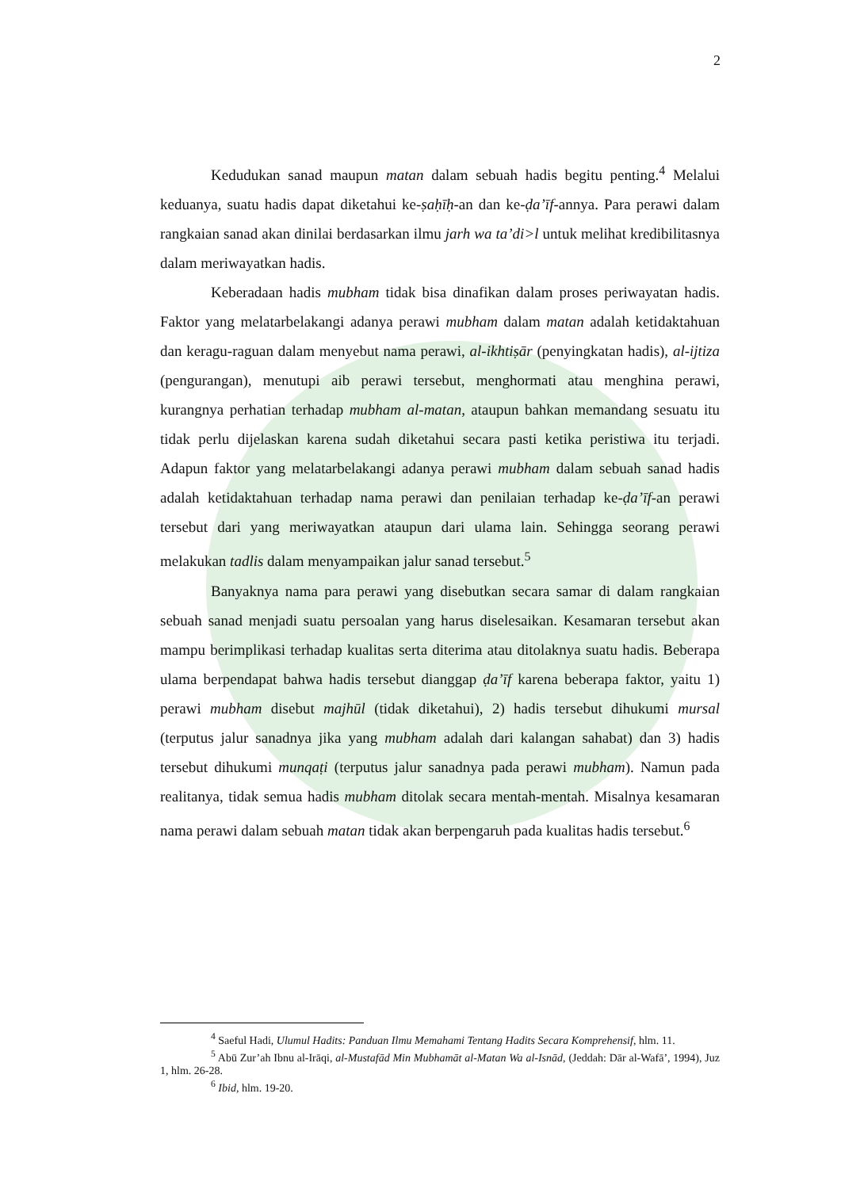2
Kedudukan sanad maupun matan dalam sebuah hadis begitu penting.<sup>4</sup> Melalui keduanya, suatu hadis dapat diketahui ke-ṣaḥīḥ-an dan ke-ḍa’īf-annya. Para perawi dalam rangkaian sanad akan dinilai berdasarkan ilmu jarh wa ta’di>l untuk melihat kredibilitasnya dalam meriwayatkan hadis.
Keberadaan hadis mubham tidak bisa dinafikan dalam proses periwayatan hadis. Faktor yang melatarbelakangi adanya perawi mubham dalam matan adalah ketidaktahuan dan keragu-raguan dalam menyebut nama perawi, al-ikhtiṣār (penyingkatan hadis), al-ijtiza (pengurangan), menutupi aib perawi tersebut, menghormati atau menghina perawi, kurangnya perhatian terhadap mubham al-matan, ataupun bahkan memandang sesuatu itu tidak perlu dijelaskan karena sudah diketahui secara pasti ketika peristiwa itu terjadi. Adapun faktor yang melatarbelakangi adanya perawi mubham dalam sebuah sanad hadis adalah ketidaktahuan terhadap nama perawi dan penilaian terhadap ke-ḍa’īf-an perawi tersebut dari yang meriwayatkan ataupun dari ulama lain. Sehingga seorang perawi melakukan tadlis dalam menyampaikan jalur sanad tersebut.<sup>5</sup>
Banyaknya nama para perawi yang disebutkan secara samar di dalam rangkaian sebuah sanad menjadi suatu persoalan yang harus diselesaikan. Kesamaran tersebut akan mampu berimplikasi terhadap kualitas serta diterima atau ditolaknya suatu hadis. Beberapa ulama berpendapat bahwa hadis tersebut dianggap ḍa’īf karena beberapa faktor, yaitu 1) perawi mubham disebut majhūl (tidak diketahui), 2) hadis tersebut dihukumi mursal (terputus jalur sanadnya jika yang mubham adalah dari kalangan sahabat) dan 3) hadis tersebut dihukumi munqaṭi (terputus jalur sanadnya pada perawi mubham). Namun pada realitanya, tidak semua hadis mubham ditolak secara mentah-mentah. Misalnya kesamaran nama perawi dalam sebuah matan tidak akan berpengaruh pada kualitas hadis tersebut.<sup>6</sup>
<sup>4</sup> Saeful Hadi, Ulumul Hadits: Panduan Ilmu Memahami Tentang Hadits Secara Komprehensif, hlm. 11.
<sup>5</sup> Abū Zur’ah Ibnu al-Irāqi, al-Mustafād Min Mubhamāt al-Matan Wa al-Isnād, (Jeddah: Dār al-Wafā’, 1994), Juz 1, hlm. 26-28.
<sup>6</sup> Ibid, hlm. 19-20.